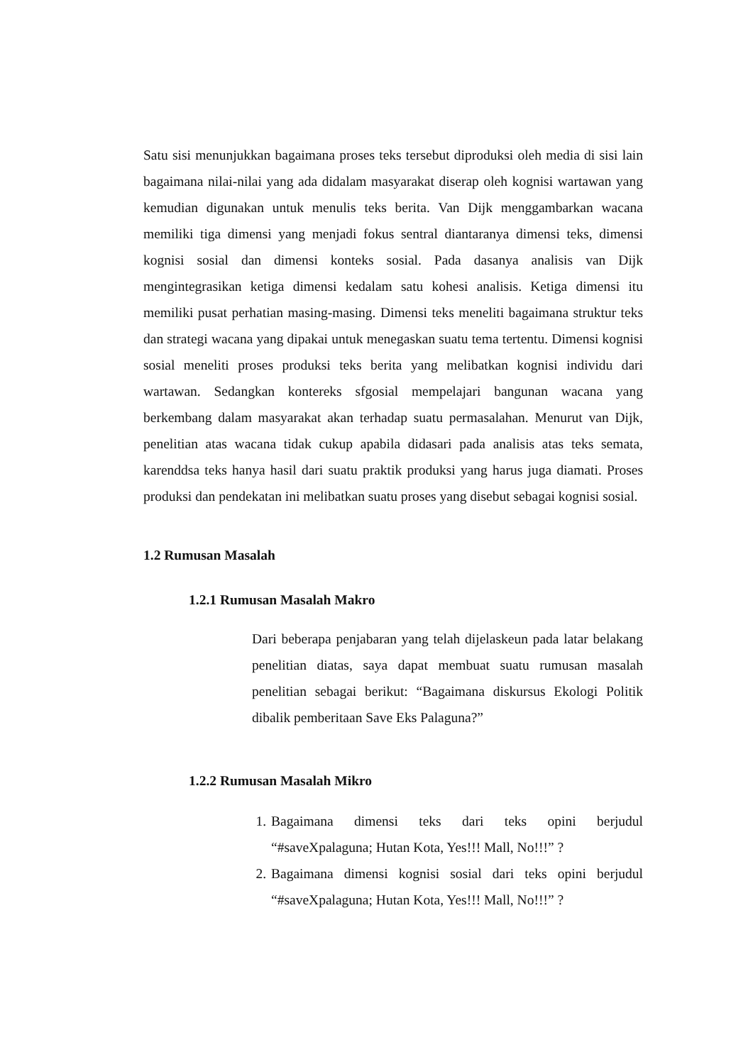Satu sisi menunjukkan bagaimana proses teks tersebut diproduksi oleh media di sisi lain bagaimana nilai-nilai yang ada didalam masyarakat diserap oleh kognisi wartawan yang kemudian digunakan untuk menulis teks berita. Van Dijk menggambarkan wacana memiliki tiga dimensi yang menjadi fokus sentral diantaranya dimensi teks, dimensi kognisi sosial dan dimensi konteks sosial. Pada dasanya analisis van Dijk mengintegrasikan ketiga dimensi kedalam satu kohesi analisis. Ketiga dimensi itu memiliki pusat perhatian masing-masing. Dimensi teks meneliti bagaimana struktur teks dan strategi wacana yang dipakai untuk menegaskan suatu tema tertentu. Dimensi kognisi sosial meneliti proses produksi teks berita yang melibatkan kognisi individu dari wartawan. Sedangkan kontereks sfgosial mempelajari bangunan wacana yang berkembang dalam masyarakat akan terhadap suatu permasalahan. Menurut van Dijk, penelitian atas wacana tidak cukup apabila didasari pada analisis atas teks semata, karenddsa teks hanya hasil dari suatu praktik produksi yang harus juga diamati. Proses produksi dan pendekatan ini melibatkan suatu proses yang disebut sebagai kognisi sosial.
1.2 Rumusan Masalah
1.2.1 Rumusan Masalah Makro
Dari beberapa penjabaran yang telah dijelaskeun pada latar belakang penelitian diatas, saya dapat membuat suatu rumusan masalah penelitian sebagai berikut: “Bagaimana diskursus Ekologi Politik dibalik pemberitaan Save Eks Palaguna?”
1.2.2 Rumusan Masalah Mikro
1. Bagaimana dimensi teks dari teks opini berjudul “#saveXpalaguna; Hutan Kota, Yes!!! Mall, No!!!” ?
2. Bagaimana dimensi kognisi sosial dari teks opini berjudul “#saveXpalaguna; Hutan Kota, Yes!!! Mall, No!!!” ?